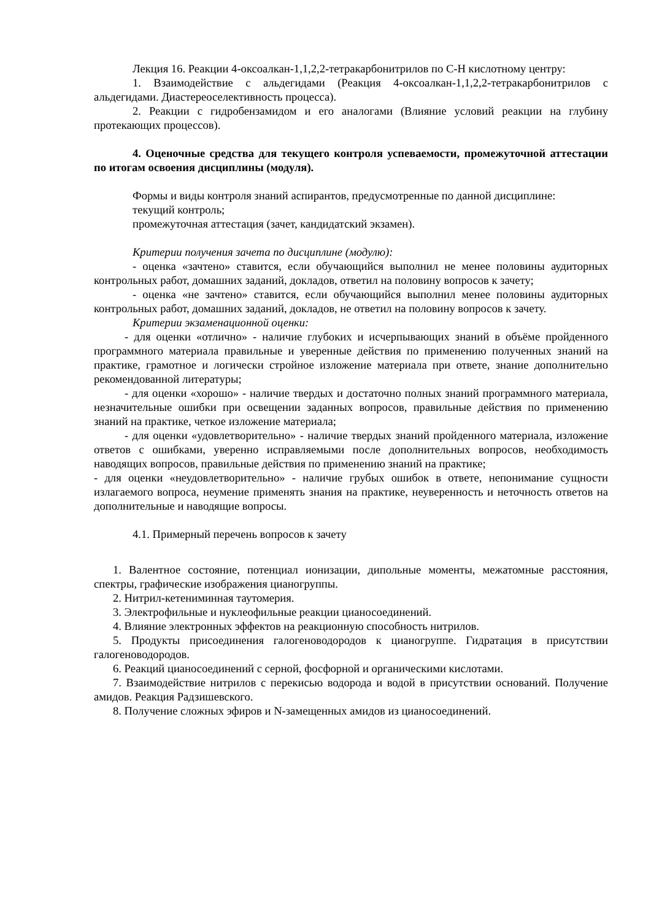Лекция 16. Реакции 4-оксоалкан-1,1,2,2-тетракарбонитрилов по С-Н кислотному центру:
1. Взаимодействие с альдегидами (Реакция 4-оксоалкан-1,1,2,2-тетракарбонитрилов с альдегидами. Диастереоселективность процесса).
2. Реакции с гидробензамидом и его аналогами (Влияние условий реакции на глубину протекающих процессов).
4. Оценочные средства для текущего контроля успеваемости, промежуточной аттестации по итогам освоения дисциплины (модуля).
Формы и виды контроля знаний аспирантов, предусмотренные по данной дисциплине:
текущий контроль;
промежуточная аттестация (зачет, кандидатский экзамен).
Критерии получения зачета по дисциплине (модулю):
- оценка «зачтено» ставится, если обучающийся выполнил не менее половины аудиторных контрольных работ, домашних заданий, докладов, ответил на половину вопросов к зачету;
- оценка «не зачтено» ставится, если обучающийся выполнил менее половины аудиторных контрольных работ, домашних заданий, докладов, не ответил на половину вопросов к зачету.
Критерии экзаменационной оценки:
- для оценки «отлично» - наличие глубоких и исчерпывающих знаний в объёме пройденного программного материала правильные и уверенные действия по применению полученных знаний на практике, грамотное и логически стройное изложение материала при ответе, знание дополнительно рекомендованной литературы;
- для оценки «хорошо» - наличие твердых и достаточно полных знаний программного материала, незначительные ошибки при освещении заданных вопросов, правильные действия по применению знаний на практике, четкое изложение материала;
- для оценки «удовлетворительно» - наличие твердых знаний пройденного материала, изложение ответов с ошибками, уверенно исправляемыми после дополнительных вопросов, необходимость наводящих вопросов, правильные действия по применению знаний на практике;
- для оценки «неудовлетворительно» - наличие грубых ошибок в ответе, непонимание сущности излагаемого вопроса, неумение применять знания на практике, неуверенность и неточность ответов на дополнительные и наводящие вопросы.
4.1. Примерный перечень вопросов к зачету
1. Валентное состояние, потенциал ионизации, дипольные моменты, межатомные расстояния, спектры, графические изображения цианогруппы.
2. Нитрил-кетениминная таутомерия.
3. Электрофильные и нуклеофильные реакции цианосоединений.
4. Влияние электронных эффектов на реакционную способность нитрилов.
5. Продукты присоединения галогеноводородов к цианогруппе. Гидратация в присутствии галогеноводородов.
6. Реакций цианосоединений с серной, фосфорной и органическими кислотами.
7. Взаимодействие нитрилов с перекисью водорода и водой в присутствии оснований. Получение амидов. Реакция Радзишевского.
8. Получение сложных эфиров и N-замещенных амидов из цианосоединений.